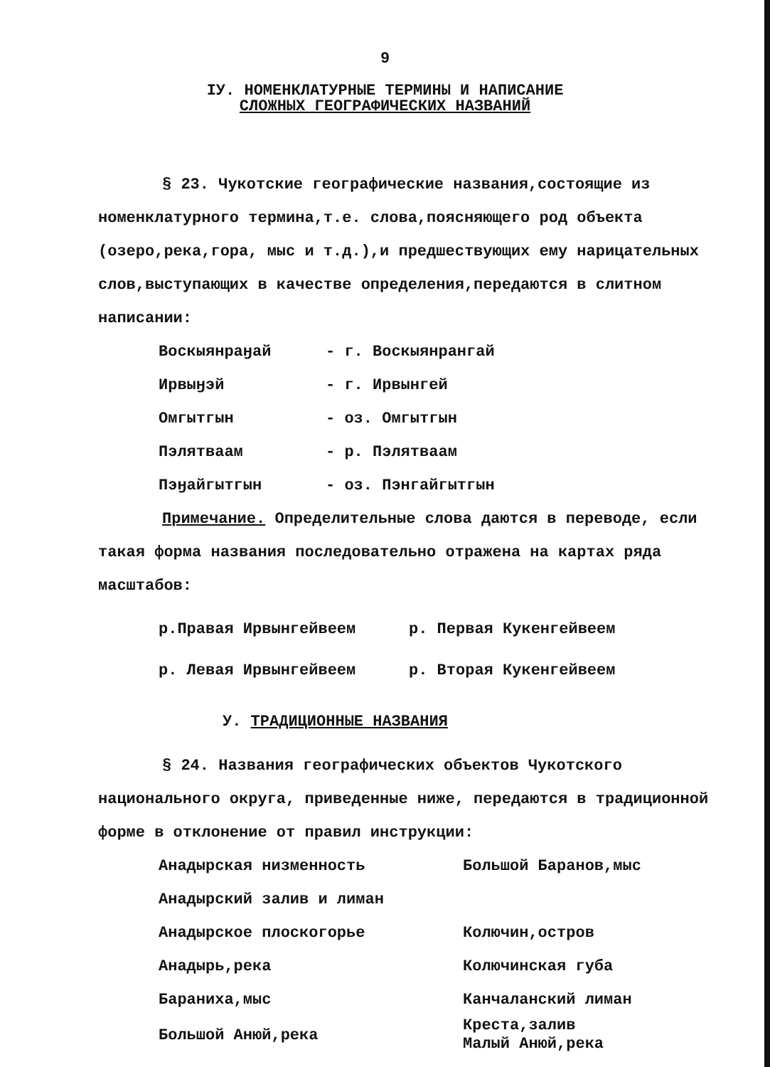9
IУ. НОМЕНКЛАТУРНЫЕ ТЕРМИНЫ И НАПИСАНИЕ
СЛОЖНЫХ ГЕОГРАФИЧЕСКИХ НАЗВАНИЙ
§ 23. Чукотские географические названия,состоящие из номенклатурного термина,т.е. слова,поясняющего род объекта (озеро,река,гора, мыс и т.д.),и предшествующих ему нарицательных слов,выступающих в качестве определения,передаются в слитном написании:
| Воскыянраӈай | - г. Воскыянрангай |
| Ирвыӈэй | - г. Ирвынгей |
| Омгытгын | - оз. Омгытгын |
| Пэлятваам | - р. Пэлятваам |
| Пэӈайгытгын | - оз. Пэнгайгытгын |
Примечание. Определительные слова даются в переводе, если такая форма названия последовательно отражена на картах ряда масштабов:
| р.Правая Ирвынгейвеем | р. Первая Кукенгейвеем |
| р. Левая Ирвынгейвеем | р. Вторая Кукенгейвеем |
У. ТРАДИЦИОННЫЕ НАЗВАНИЯ
§ 24. Названия географических объектов Чукотского национального округа, приведенные ниже, передаются в традиционной форме в отклонение от правил инструкции:
| Анадырская низменность | Большой Баранов,мыс |
| Анадырский залив и лиман | |
| Анадырское плоскогорье | Колючин,остров |
| Анадырь,река | Колючинская губа |
| Бараниха,мыс | Канчаланский лиман |
| Большой Анюй,река | Креста,залив Малый Анюй,река |